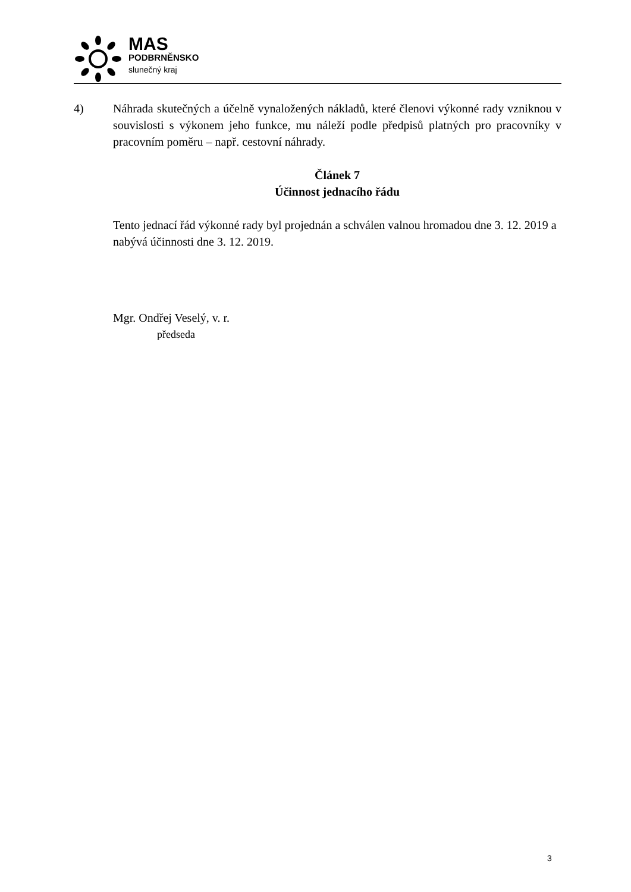MAS
PODBRNĚNSKO
slunečný kraj
4) Náhrada skutečných a účelně vynaložených nákladů, které členovi výkonné rady vzniknou v souvislosti s výkonem jeho funkce, mu náleží podle předpisů platných pro pracovníky v pracovním poměru – např. cestovní náhrady.
Článek 7
Účinnost jednacího řádu
Tento jednací řád výkonné rady byl projednán a schválen valnou hromadou dne 3. 12. 2019 a nabývá účinnosti dne 3. 12. 2019.
Mgr. Ondřej Veselý, v. r.
předseda
3